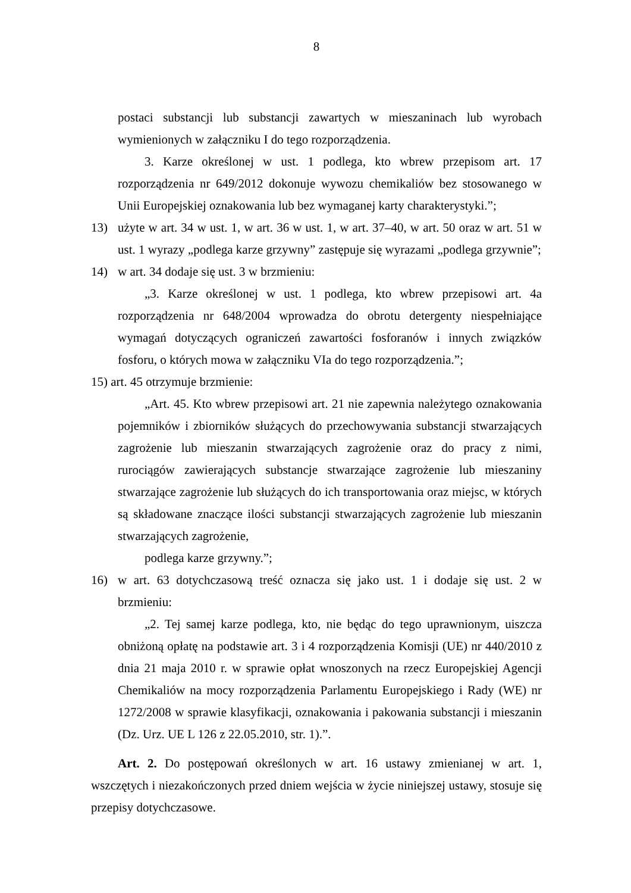8
postaci substancji lub substancji zawartych w mieszaninach lub wyrobach wymienionych w załączniku I do tego rozporządzenia.
3. Karze określonej w ust. 1 podlega, kto wbrew przepisom art. 17 rozporządzenia nr 649/2012 dokonuje wywozu chemikaliów bez stosowanego w Unii Europejskiej oznakowania lub bez wymaganej karty charakterystyki.”;
13) użyte w art. 34 w ust. 1, w art. 36 w ust. 1, w art. 37–40, w art. 50 oraz w art. 51 w ust. 1 wyrazy „podlega karze grzywny” zastępuje się wyrazami „podlega grzywnie”;
14) w art. 34 dodaje się ust. 3 w brzmieniu:
„3. Karze określonej w ust. 1 podlega, kto wbrew przepisowi art. 4a rozporządzenia nr 648/2004 wprowadza do obrotu detergenty niespełniające wymagań dotyczących ograniczeń zawartości fosforanów i innych związków fosforu, o których mowa w załączniku VIa do tego rozporządzenia.”;
15) art. 45 otrzymuje brzmienie:
„Art. 45. Kto wbrew przepisowi art. 21 nie zapewnia należytego oznakowania pojemników i zbiorników służących do przechowywania substancji stwarzających zagrożenie lub mieszanin stwarzających zagrożenie oraz do pracy z nimi, rurociągów zawierających substancje stwarzające zagrożenie lub mieszaniny stwarzające zagrożenie lub służących do ich transportowania oraz miejsc, w których są składowane znaczące ilości substancji stwarzających zagrożenie lub mieszanin stwarzających zagrożenie,
podlega karze grzywny.”;
16) w art. 63 dotychczasową treść oznacza się jako ust. 1 i dodaje się ust. 2 w brzmieniu:
„2. Tej samej karze podlega, kto, nie będąc do tego uprawnionym, uiszcza obniżoną opłatę na podstawie art. 3 i 4 rozporządzenia Komisji (UE) nr 440/2010 z dnia 21 maja 2010 r. w sprawie opłat wnoszonych na rzecz Europejskiej Agencji Chemikaliów na mocy rozporządzenia Parlamentu Europejskiego i Rady (WE) nr 1272/2008 w sprawie klasyfikacji, oznakowania i pakowania substancji i mieszanin (Dz. Urz. UE L 126 z 22.05.2010, str. 1).”.
Art. 2. Do postępowań określonych w art. 16 ustawy zmienianej w art. 1, wszczętych i niezakończonych przed dniem wejścia w życie niniejszej ustawy, stosuje się przepisy dotychczasowe.